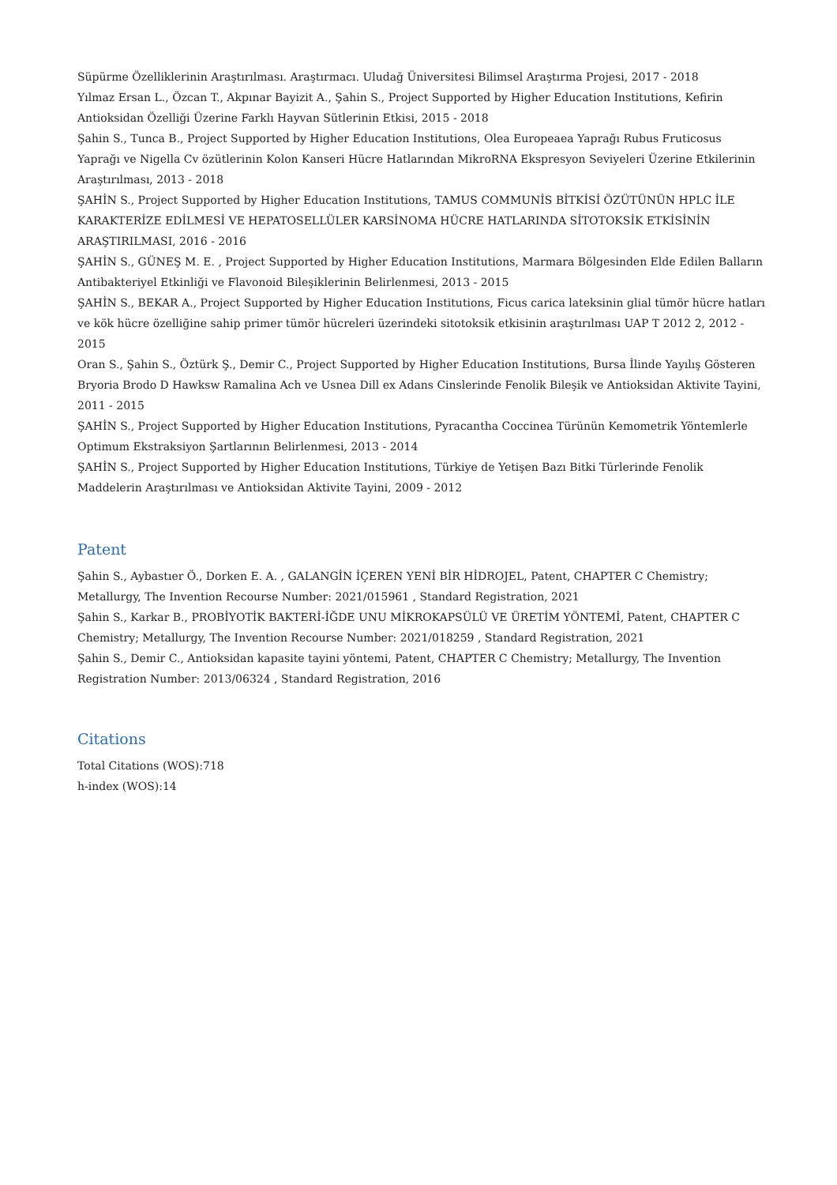Süpürme Özelliklerinin Araştırılması. Araştırmacı. Uludağ Üniversitesi Bilimsel Araştırma Projesi, 2017 - 2018
Yılmaz Ersan L., Özcan T., Akpınar Bayizit A., Şahin S., Project Supported by Higher Education Institutions, Kefirin Antioksidan Özelliği Üzerine Farklı Hayvan Sütlerinin Etkisi, 2015 - 2018
Şahin S., Tunca B., Project Supported by Higher Education Institutions, Olea Europeaea Yaprağı Rubus Fruticosus Yaprağı ve Nigella Cv özütlerinin Kolon Kanseri Hücre Hatlarından MikroRNA Ekspresyon Seviyeleri Üzerine Etkilerinin Araştırılması, 2013 - 2018
ŞAHİN S., Project Supported by Higher Education Institutions, TAMUS COMMUNİS BİTKİSİ ÖZÜTÜNÜN HPLC İLE KARAKTERİZE EDİLMESİ VE HEPATOSELLÜLER KARSİNOMA HÜCRE HATLARINDA SİTOTOKSİK ETKİSİNİN ARAŞTIRILMASI, 2016 - 2016
ŞAHİN S., GÜNEŞ M. E. , Project Supported by Higher Education Institutions, Marmara Bölgesinden Elde Edilen Balların Antibakteriyel Etkinliği ve Flavonoid Bileşiklerinin Belirlenmesi, 2013 - 2015
ŞAHİN S., BEKAR A., Project Supported by Higher Education Institutions, Ficus carica lateksinin glial tümör hücre hatları ve kök hücre özelliğine sahip primer tümör hücreleri üzerindeki sitotoksik etkisinin araştırılması UAP T 2012 2, 2012 - 2015
Oran S., Şahin S., Öztürk Ş., Demir C., Project Supported by Higher Education Institutions, Bursa İlinde Yayılış Gösteren Bryoria Brodo D Hawksw Ramalina Ach ve Usnea Dill ex Adans Cinslerinde Fenolik Bileşik ve Antioksidan Aktivite Tayini, 2011 - 2015
ŞAHİN S., Project Supported by Higher Education Institutions, Pyracantha Coccinea Türünün Kemometrik Yöntemlerle Optimum Ekstraksiyon Şartlarının Belirlenmesi, 2013 - 2014
ŞAHİN S., Project Supported by Higher Education Institutions, Türkiye de Yetişen Bazı Bitki Türlerinde Fenolik Maddelerin Araştırılması ve Antioksidan Aktivite Tayini, 2009 - 2012
Patent
Şahin S., Aybastıer Ö., Dorken E. A. , GALANGİN İÇEREN YENİ BİR HİDROJEL, Patent, CHAPTER C Chemistry; Metallurgy, The Invention Recourse Number: 2021/015961 , Standard Registration, 2021
Şahin S., Karkar B., PROBİYOTİK BAKTERİ-İĞDE UNU MİKROKAPSÜLÜ VE ÜRETİM YÖNTEMİ, Patent, CHAPTER C Chemistry; Metallurgy, The Invention Recourse Number: 2021/018259 , Standard Registration, 2021
Şahin S., Demir C., Antioksidan kapasite tayini yöntemi, Patent, CHAPTER C Chemistry; Metallurgy, The Invention Registration Number: 2013/06324 , Standard Registration, 2016
Citations
Total Citations (WOS):718
h-index (WOS):14